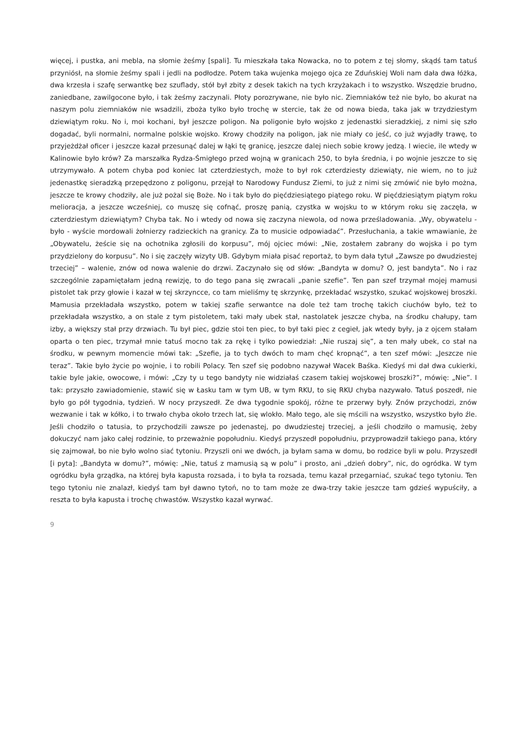więcej, i pustka, ani mebla, na słomie żeśmy [spali]. Tu mieszkała taka Nowacka, no to potem z tej słomy, skądś tam tatuś przyniósł, na słomie żeśmy spali i jedli na podłodze. Potem taka wujenka mojego ojca ze Zduńskiej Woli nam dała dwa łóżka, dwa krzesła i szafę serwantkę bez szuflady, stół był zbity z desek takich na tych krzyżakach i to wszystko. Wszędzie brudno, zaniedbane, zawilgocone było, i tak żeśmy zaczynali. Płoty porozrywane, nie było nic. Ziemniaków też nie było, bo akurat na naszym polu ziemniaków nie wsadzili, zboża tylko było trochę w stercie, tak że od nowa bieda, taka jak w trzydziestym dziewiątym roku. No i, moi kochani, był jeszcze poligon. Na poligonie było wojsko z jedenastki sieradzkiej, z nimi się szło dogadać, byli normalni, normalne polskie wojsko. Krowy chodziły na poligon, jak nie miały co jeść, co już wyjadły trawę, to przyjeżdżał oficer i jeszcze kazał przesunąć dalej w łąki tę granicę, jeszcze dalej niech sobie krowy jedzą. I wiecie, ile wtedy w Kalinowie było krów? Za marszałka Rydza-Śmigłego przed wojną w granicach 250, to była średnia, i po wojnie jeszcze to się utrzymywało. A potem chyba pod koniec lat czterdziestych, może to był rok czterdziesty dziewiąty, nie wiem, no to już jedenastkę sieradzką przepędzono z poligonu, przejął to Narodowy Fundusz Ziemi, to już z nimi się zmówić nie było można, jeszcze te krowy chodziły, ale już pożal się Boże. No i tak było do pięćdziesiątego piątego roku. W pięćdziesiątym piątym roku melioracja, a jeszcze wcześniej, co muszę się cofnąć, proszę panią, czystka w wojsku to w którym roku się zaczęła, w czterdziestym dziewiątym? Chyba tak. No i wtedy od nowa się zaczyna niewola, od nowa prześladowania. „Wy, obywatelu - było - wyście mordowali żołnierzy radzieckich na granicy. Za to musicie odpowiadać”. Przesłuchania, a takie wmawianie, że „Obywatelu, żeście się na ochotnika zgłosili do korpusu”, mój ojciec mówi: „Nie, zostałem zabrany do wojska i po tym przydzielony do korpusu”. No i się zaczęły wizyty UB. Gdybym miała pisać reportaż, to bym dała tytuł „Zawsze po dwudziestej trzeciej” – walenie, znów od nowa walenie do drzwi. Zaczynało się od słów: „Bandyta w domu? O, jest bandyta”. No i raz szczególnie zapamiętałam jedną rewizję, to do tego pana się zwracali „panie szefie”. Ten pan szef trzymał mojej mamusi pistolet tak przy głowie i kazał w tej skrzyncce, co tam mieliśmy tę skrzynkę, przekładać wszystko, szukać wojskowej broszki. Mamusia przekładała wszystko, potem w takiej szafie serwantce na dole też tam trochę takich ciuchów było, też to przekładała wszystko, a on stale z tym pistoletem, taki mały ubek stał, nastolatek jeszcze chyba, na środku chałupy, tam izby, a większy stał przy drzwiach. Tu był piec, gdzie stoi ten piec, to był taki piec z cegieł, jak wtedy były, ja z ojcem stałam oparta o ten piec, trzymał mnie tatuś mocno tak za rękę i tylko powiedział: „Nie ruszaj się”, a ten mały ubek, co stał na środku, w pewnym momencie mówi tak: „Szefie, ja to tych dwóch to mam chęć kropnąć”, a ten szef mówi: „Jeszcze nie teraz”. Takie było życie po wojnie, i to robili Polacy. Ten szef się podobno nazywał Wacek Baśka. Kiedyś mi dał dwa cukierki, takie byle jakie, owocowe, i mówi: „Czy ty u tego bandyty nie widziałaś czasem takiej wojskowej broszki?”, mówię: „Nie”. I tak: przyszło zawiadomienie, stawić się w Łasku tam w tym UB, w tym RKU, to się RKU chyba nazywało. Tatuś poszedł, nie było go pół tygodnia, tydzień. W nocy przyszedł. Ze dwa tygodnie spokój, różne te przerwy były. Znów przychodzi, znów wezwanie i tak w kółko, i to trwało chyba około trzech lat, się wlokło. Mało tego, ale się mścili na wszystko, wszystko było źle. Jeśli chodziło o tatusia, to przychodzili zawsze po jedenastej, po dwudziestej trzeciej, a jeśli chodziło o mamusię, żeby dokuczyć nam jako całej rodzinie, to przeważnie popołudniu. Kiedyś przyszedł popołudniu, przyprowadził takiego pana, który się zajmował, bo nie było wolno siać tytoniu. Przyszli oni we dwóch, ja byłam sama w domu, bo rodzice byli w polu. Przyszedł [i pyta]: „Bandyta w domu?”, mówię: „Nie, tatuś z mamusią są w polu” i prosto, ani „dzień dobry”, nic, do ogródka. W tym ogródku była grządka, na której była kapusta rozsada, i to była ta rozsada, temu kazał przegarniać, szukać tego tytoniu. Ten tego tytoniu nie znalazł, kiedyś tam był dawno tytoń, no to tam może ze dwa-trzy takie jeszcze tam gdzieś wypuściły, a reszta to była kapusta i trochę chwastów. Wszystko kazał wyrwać.
9